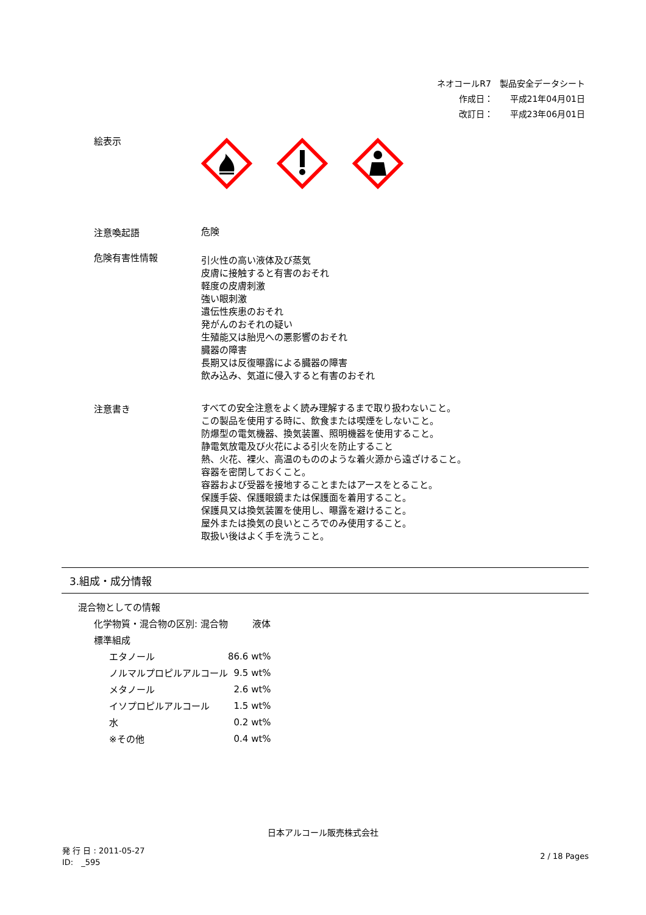ネオコールR7　製品安全データシート
作成日：　　平成21年04月01日
改訂日：　　平成23年06月01日
絵表示
注意喚起語
危険
危険有害性情報
引火性の高い液体及び蒸気
皮膚に接触すると有害のおそれ
軽度の皮膚刺激
強い眼刺激
遺伝性疾患のおそれ
発がんのおそれの疑い
生殖能又は胎児への悪影響のおそれ
臓器の障害
長期又は反復曝露による臓器の障害
飲み込み、気道に侵入すると有害のおそれ
注意書き
すべての安全注意をよく読み理解するまで取り扱わないこと。
この製品を使用する時に、飲食または喫煙をしないこと。
防爆型の電気機器、換気装置、照明機器を使用すること。
静電気放電及び火花による引火を防止すること
熱、火花、裸火、高温のもののような着火源から遠ざけること。
容器を密閉しておくこと。
容器および受器を接地することまたはアースをとること。
保護手袋、保護眼鏡または保護面を着用すること。
保護具又は換気装置を使用し、曝露を避けること。
屋外または換気の良いところでのみ使用すること。
取扱い後はよく手を洗うこと。
3.組成・成分情報
| 混合物としての情報 | |
| 化学物質・混合物の区別: 混合物 | 液体 |
| 標準組成 | |
| エタノール | 86.6 wt% |
| ノルマルプロピルアルコール | 9.5 wt% |
| メタノール | 2.6 wt% |
| イソプロピルアルコール | 1.5 wt% |
| 水 | 0.2 wt% |
| ※その他 | 0.4 wt% |
日本アルコール販売株式会社
発 行 日 : 2011-05-27
ID:　_595
2 / 18 Pages